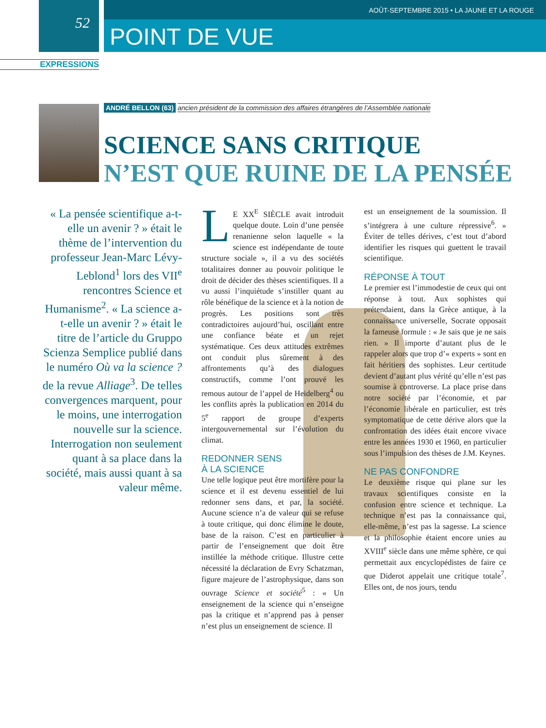AOÛT-SEPTEMBRE 2015 • LA JAUNE ET LA ROUGE
52
POINT DE VUE
EXPRESSIONS
ANDRÉ BELLON (63) ancien président de la commission des affaires étrangères de l’Assemblée nationale
SCIENCE SANS CRITIQUE
N’EST QUE RUINE DE LA PENSÉE
« La pensée scientifique a-t-elle un avenir ? » était le thème de l’intervention du professeur Jean-Marc Lévy-Leblond<sup>1</sup> lors des VII<sup>e</sup> rencontres Science et Humanisme<sup>2</sup>. « La science a-t-elle un avenir ? » était le titre de l’article du Gruppo Scienza Semplice publié dans le numéro Où va la science ? de la revue Alliage<sup>3</sup>. De telles convergences marquent, pour le moins, une interrogation nouvelle sur la science. Interrogation non seulement quant à sa place dans la société, mais aussi quant à sa valeur même.
LE XX<sup>E</sup> SIÈCLE avait introduit quelque doute. Loin d’une pensée renanienne selon laquelle « la science est indépendante de toute structure sociale », il a vu des sociétés totalitaires donner au pouvoir politique le droit de décider des thèses scientifiques. Il a vu aussi l’inquiétude s’instiller quant au rôle bénéfique de la science et à la notion de progrès. Les positions sont très contradictoires aujourd’hui, oscillant entre une confiance béate et un rejet systématique. Ces deux attitudes extrêmes ont conduit plus sûrement à des affrontements qu’à des dialogues constructifs, comme l’ont prouvé les remous autour de l’appel de Heidelberg<sup>4</sup> ou les conflits après la publication en 2014 du 5<sup>e</sup> rapport de groupe d’experts intergouvernemental sur l’évolution du climat.
REDONNER SENS
À LA SCIENCE
Une telle logique peut être mortifère pour la science et il est devenu essentiel de lui redonner sens dans, et par, la société. Aucune science n’a de valeur qui se refuse à toute critique, qui donc élimine le doute, base de la raison. C’est en particulier à partir de l’enseignement que doit être instillée la méthode critique. Illustre cette nécessité la déclaration de Evry Schatzman, figure majeure de l’astrophysique, dans son ouvrage Science et société<sup>5</sup> : « Un enseignement de la science qui n’enseigne pas la critique et n’apprend pas à penser n’est plus un enseignement de science. Il
est un enseignement de la soumission. Il s’intégrera à une culture répressive<sup>6</sup>. » Éviter de telles dérives, c’est tout d’abord identifier les risques qui guettent le travail scientifique.
RÉPONSE À TOUT
Le premier est l’immodestie de ceux qui ont réponse à tout. Aux sophistes qui prétendaient, dans la Grèce antique, à la connaissance universelle, Socrate opposait la fameuse formule : « Je sais que je ne sais rien. » Il importe d’autant plus de le rappeler alors que trop d’« experts » sont en fait héritiers des sophistes. Leur certitude devient d’autant plus vérité qu’elle n’est pas soumise à controverse. La place prise dans notre société par l’économie, et par l’économie libérale en particulier, est très symptomatique de cette dérive alors que la confrontation des idées était encore vivace entre les années 1930 et 1960, en particulier sous l’impulsion des thèses de J.M. Keynes.
NE PAS CONFONDRE
Le deuxième risque qui plane sur les travaux scientifiques consiste en la confusion entre science et technique. La technique n’est pas la connaissance qui, elle-même, n’est pas la sagesse. La science et la philosophie étaient encore unies au XVIII<sup>e</sup> siècle dans une même sphère, ce qui permettait aux encyclopédistes de faire ce que Diderot appelait une critique totale<sup>7</sup>. Elles ont, de nos jours, tendu